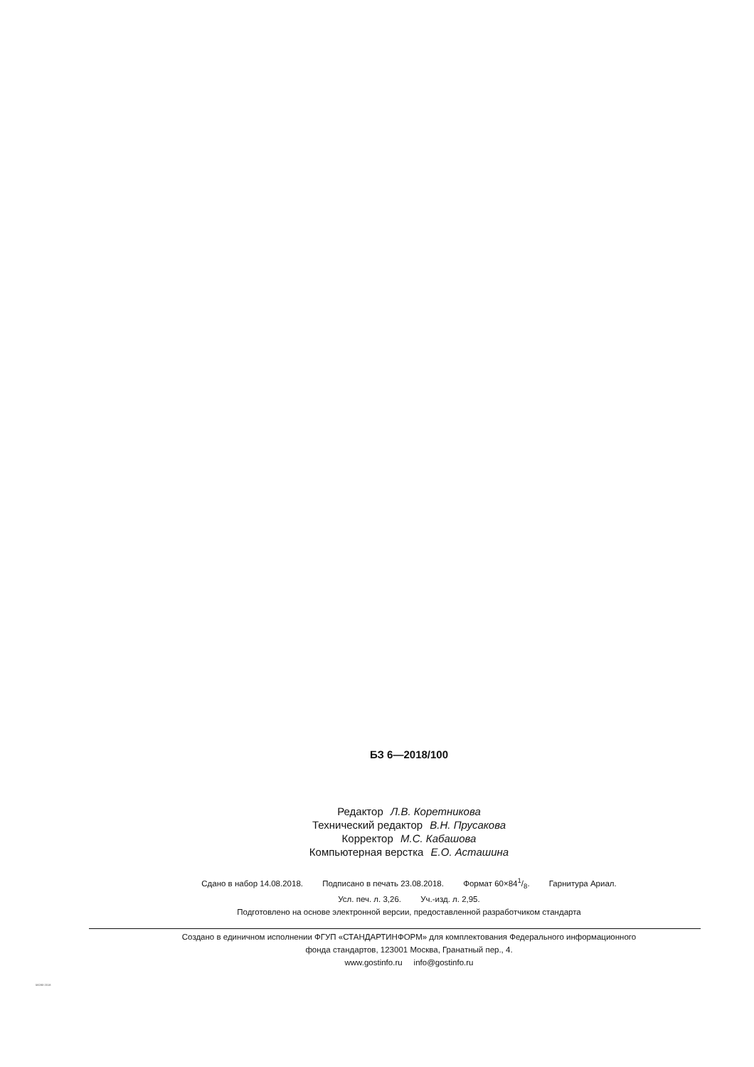БЗ 6—2018/100
Редактор Л.В. Коретникова
Технический редактор В.Н. Прусакова
Корректор М.С. Кабашова
Компьютерная верстка Е.О. Асташина
Сдано в набор 14.08.2018. Подписано в печать 23.08.2018. Формат 60×841/8. Гарнитура Ариал.
Усл. печ. л. 3,26. Уч.-изд. л. 2,95.
Подготовлено на основе электронной версии, предоставленной разработчиком стандарта
Создано в единичном исполнении ФГУП «СТАНДАРТИНФОРМ» для комплектования Федерального информационного
фонда стандартов, 123001 Москва, Гранатный пер., 4.
www.gostinfo.ru info@gostinfo.ru
58280-2018